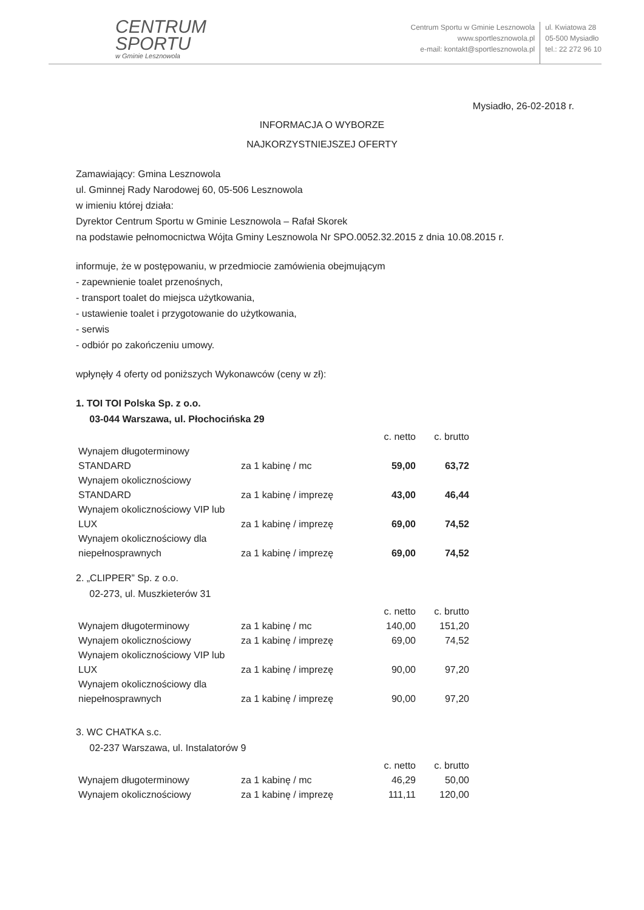CENTRUM
SPORTU
w Gminie Lesznowola
Centrum Sportu w Gminie Lesznowola
www.sportlesznowola.pl
e-mail: kontakt@sportlesznowola.pl
ul. Kwiatowa 28
05-500 Mysiadło
tel.: 22 272 96 10
Mysiadło, 26-02-2018 r.
INFORMACJA O WYBORZE
NAJKORZYSTNIEJSZEJ OFERTY
Zamawiający: Gmina Lesznowola
ul. Gminnej Rady Narodowej 60, 05-506 Lesznowola
w imieniu której działa:
Dyrektor Centrum Sportu w Gminie Lesznowola – Rafał Skorek
na podstawie pełnomocnictwa Wójta Gminy Lesznowola Nr SPO.0052.32.2015 z dnia 10.08.2015 r.
informuje, że w postępowaniu, w przedmiocie zamówienia obejmującym
- zapewnienie toalet przenośnych,
- transport toalet do miejsca użytkowania,
- ustawienie toalet i przygotowanie do użytkowania,
- serwis
- odbiór po zakończeniu umowy.
wpłynęły 4 oferty od poniższych Wykonawców (ceny w zł):
1. TOI TOI Polska Sp. z o.o.
03-044 Warszawa, ul. Płochocińska 29
| | | c. netto | c. brutto |
| Wynajem długoterminowy STANDARD | za 1 kabinę / mc | 59,00 | 63,72 |
| Wynajem okolicznościowy STANDARD | za 1 kabinę / imprezę | 43,00 | 46,44 |
| Wynajem okolicznościowy VIP lub LUX | za 1 kabinę / imprezę | 69,00 | 74,52 |
| Wynajem okolicznościowy dla niepełnosprawnych | za 1 kabinę / imprezę | 69,00 | 74,52 |
2. „CLIPPER” Sp. z o.o.
02-273, ul. Muszkieterów 31
| | | c. netto | c. brutto |
| Wynajem długoterminowy | za 1 kabinę / mc | 140,00 | 151,20 |
| Wynajem okolicznościowy | za 1 kabinę / imprezę | 69,00 | 74,52 |
| Wynajem okolicznościowy VIP lub LUX | za 1 kabinę / imprezę | 90,00 | 97,20 |
| Wynajem okolicznościowy dla niepełnosprawnych | za 1 kabinę / imprezę | 90,00 | 97,20 |
3. WC CHATKA s.c.
02-237 Warszawa, ul. Instalatorów 9
| | | c. netto | c. brutto |
| Wynajem długoterminowy | za 1 kabinę / mc | 46,29 | 50,00 |
| Wynajem okolicznościowy | za 1 kabinę / imprezę | 111,11 | 120,00 |